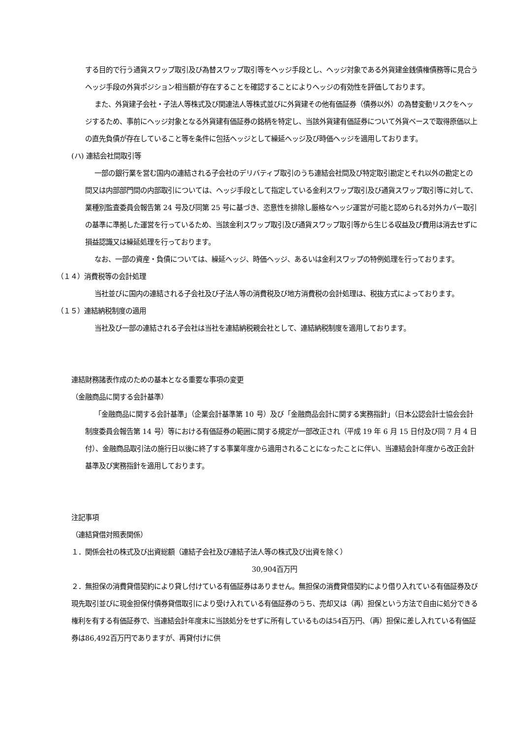する目的で行う通貨スワップ取引及び為替スワップ取引等をヘッジ手段とし、ヘッジ対象である外貨建金銭債権債務等に見合うヘッジ手段の外貨ポジション相当額が存在することを確認することによりヘッジの有効性を評価しております。
また、外貨建子会社・子法人等株式及び関連法人等株式並びに外貨建その他有価証券（債券以外）の為替変動リスクをヘッジするため、事前にヘッジ対象となる外貨建有価証券の銘柄を特定し、当該外貨建有価証券について外貨ベースで取得原価以上の直先負債が存在していること等を条件に包括ヘッジとして繰延ヘッジ及び時価ヘッジを適用しております。
(ハ) 連結会社間取引等
一部の銀行業を営む国内の連結される子会社のデリバティブ取引のうち連結会社間及び特定取引勘定とそれ以外の勘定との間又は内部部門間の内部取引については、ヘッジ手段として指定している金利スワップ取引及び通貨スワップ取引等に対して、業種別監査委員会報告第 24 号及び同第 25 号に基づき、恣意性を排除し厳格なヘッジ運営が可能と認められる対外カバー取引の基準に準拠した運営を行っているため、当該金利スワップ取引及び通貨スワップ取引等から生じる収益及び費用は消去せずに損益認識又は繰延処理を行っております。
なお、一部の資産・負債については、繰延ヘッジ、時価ヘッジ、あるいは金利スワップの特例処理を行っております。
（１４）消費税等の会計処理
当社並びに国内の連結される子会社及び子法人等の消費税及び地方消費税の会計処理は、税抜方式によっております。
（１５）連結納税制度の適用
当社及び一部の連結される子会社は当社を連結納税親会社として、連結納税制度を適用しております。
連結財務諸表作成のための基本となる重要な事項の変更
（金融商品に関する会計基準）
「金融商品に関する会計基準」（企業会計基準第 10 号）及び「金融商品会計に関する実務指針」（日本公認会計士協会会計制度委員会報告第 14 号）等における有価証券の範囲に関する規定が一部改正され（平成 19 年 6 月 15 日付及び同 7 月 4 日付）、金融商品取引法の施行日以後に終了する事業年度から適用されることになったことに伴い、当連結会計年度から改正会計基準及び実務指針を適用しております。
注記事項
（連結貸借対照表関係）
１．関係会社の株式及び出資総額（連結子会社及び連結子法人等の株式及び出資を除く）
30,904百万円
２．無担保の消費貸借契約により貸し付けている有価証券はありません。無担保の消費貸借契約により借り入れている有価証券及び現先取引並びに現金担保付債券貸借取引により受け入れている有価証券のうち、売却又は（再）担保という方法で自由に処分できる権利を有する有価証券で、当連結会計年度末に当該処分をせずに所有しているものは54百万円、（再）担保に差し入れている有価証券は86,492百万円でありますが、再貸付けに供